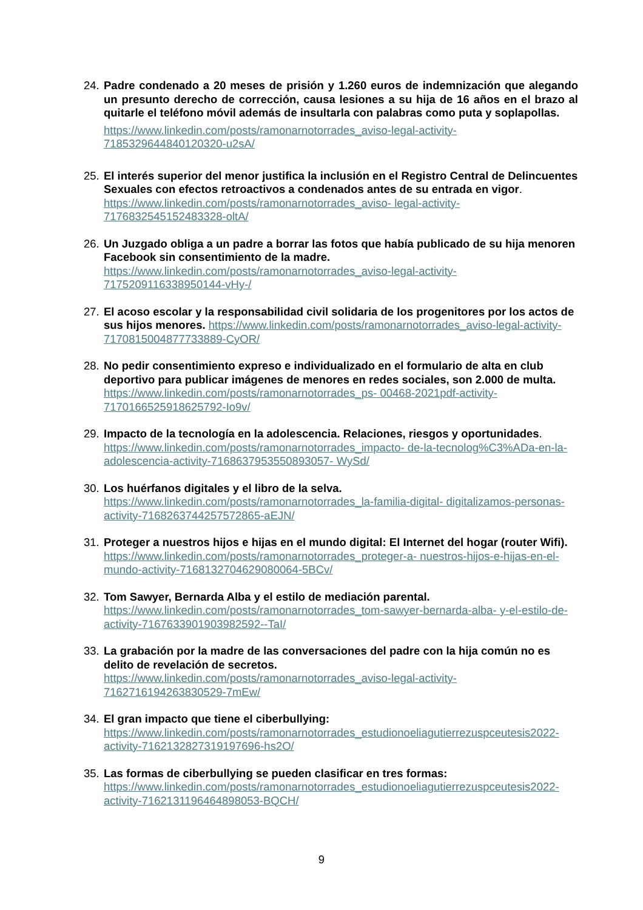24.
Padre condenado a 20 meses de prisión y 1.260 euros de indemnización que alegando un presunto derecho de corrección, causa lesiones a su hija de 16 años en el brazo al quitarle el teléfono móvil además de insultarla con palabras como puta y soplapollas.
https://www.linkedin.com/posts/ramonarnotorrades_aviso-legal-activity-7185329644840120320-u2sA/
25.
El interés superior del menor justifica la inclusión en el Registro Central de Delincuentes Sexuales con efectos retroactivos a condenados antes de su entrada en vigor. https://www.linkedin.com/posts/ramonarnotorrades_aviso- legal-activity-7176832545152483328-oltA/
26.
Un Juzgado obliga a un padre a borrar las fotos que había publicado de su hija menoren Facebook sin consentimiento de la madre.
https://www.linkedin.com/posts/ramonarnotorrades_aviso-legal-activity-7175209116338950144-vHy-/
27.
El acoso escolar y la responsabilidad civil solidaria de los progenitores por los actos de sus hijos menores. https://www.linkedin.com/posts/ramonarnotorrades_aviso-legal-activity- 7170815004877733889-CyOR/
28.
No pedir consentimiento expreso e individualizado en el formulario de alta en club deportivo para publicar imágenes de menores en redes sociales, son 2.000 de multa. https://www.linkedin.com/posts/ramonarnotorrades_ps- 00468-2021pdf-activity-7170166525918625792-Io9v/
29.
Impacto de la tecnología en la adolescencia. Relaciones, riesgos y oportunidades. https://www.linkedin.com/posts/ramonarnotorrades_impacto- de-la-tecnolog%C3%ADa-en-la-adolescencia-activity-7168637953550893057- WySd/
30.
Los huérfanos digitales y el libro de la selva.
https://www.linkedin.com/posts/ramonarnotorrades_la-familia-digital- digitalizamos-personas-activity-7168263744257572865-aEJN/
31.
Proteger a nuestros hijos e hijas en el mundo digital: El Internet del hogar (router Wifi). https://www.linkedin.com/posts/ramonarnotorrades_proteger-a- nuestros-hijos-e-hijas-en-el-mundo-activity-7168132704629080064-5BCv/
32.
Tom Sawyer, Bernarda Alba y el estilo de mediación parental.
https://www.linkedin.com/posts/ramonarnotorrades_tom-sawyer-bernarda-alba- y-el-estilo-de-activity-7167633901903982592--TaI/
33.
La grabación por la madre de las conversaciones del padre con la hija común no es delito de revelación de secretos.
https://www.linkedin.com/posts/ramonarnotorrades_aviso-legal-activity-7162716194263830529-7mEw/
34.
El gran impacto que tiene el ciberbullying:
https://www.linkedin.com/posts/ramonarnotorrades_estudionoeliagutierrezuspceutesis2022-activity-7162132827319197696-hs2O/
35.
Las formas de ciberbullying se pueden clasificar en tres formas:
https://www.linkedin.com/posts/ramonarnotorrades_estudionoeliagutierrezuspceutesis2022-activity-7162131196464898053-BQCH/
9